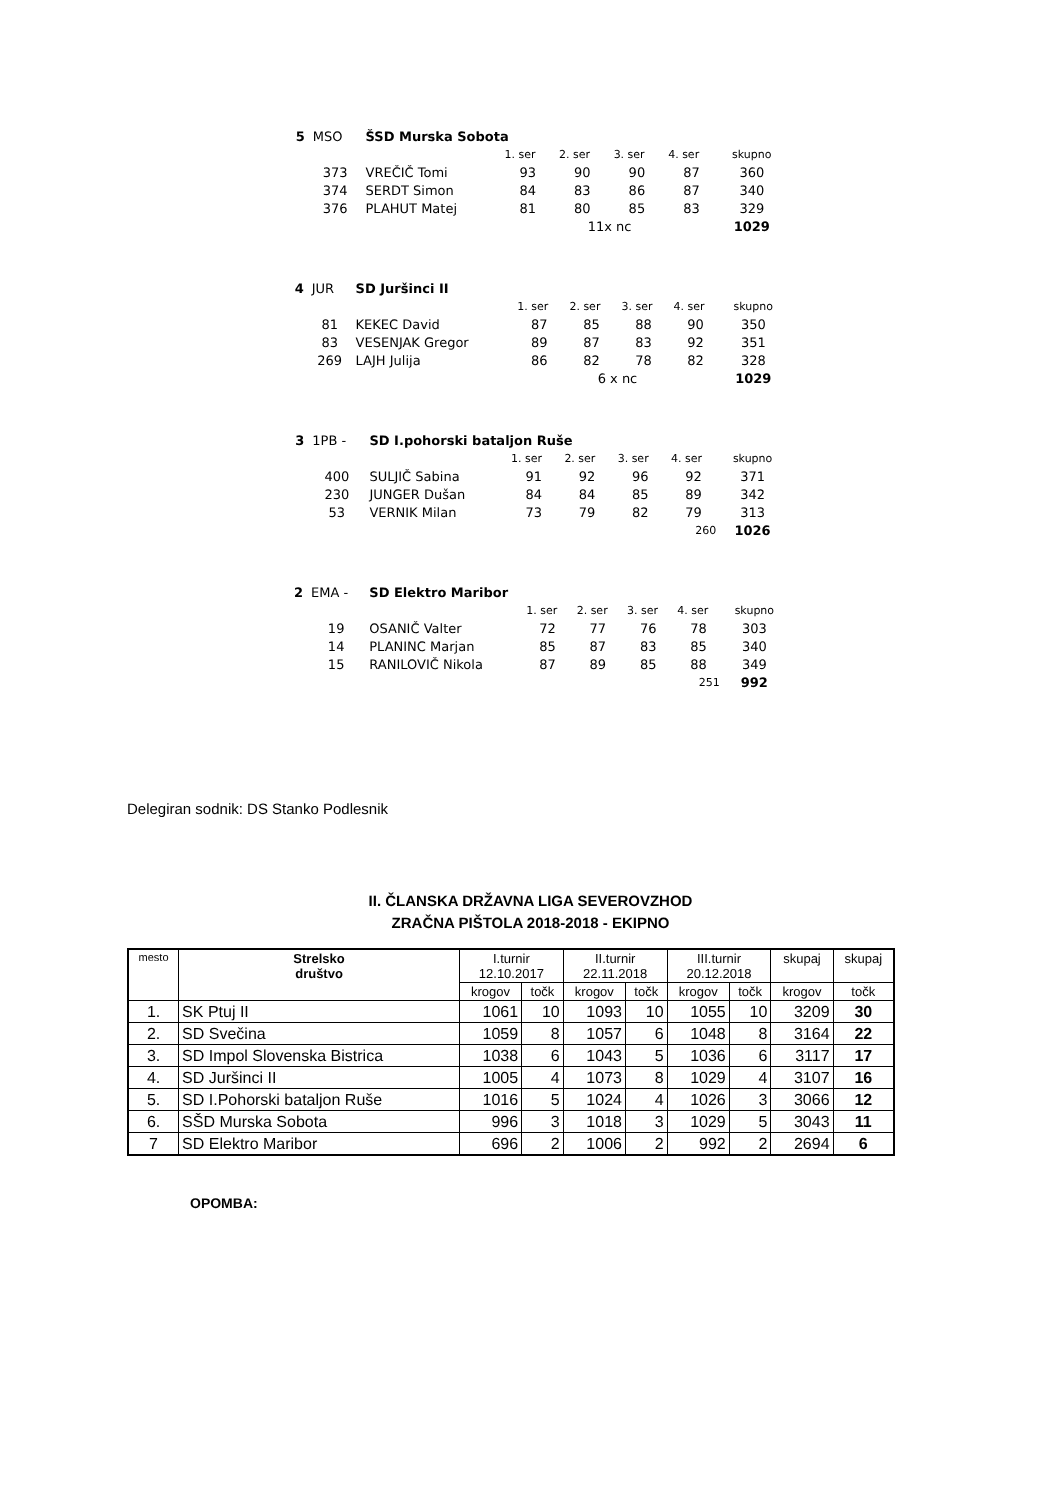| 5 | MSO | ŠSD Murska Sobota | | | | | |
| | | | 1. ser | 2. ser | 3. ser | 4. ser | skupno |
| | 373 | VREČIČ Tomi | 93 | 90 | 90 | 87 | 360 |
| | 374 | SERDT Simon | 84 | 83 | 86 | 87 | 340 |
| | 376 | PLAHUT Matej | 81 | 80 | 85 | 83 | 329 |
| | | | 11x nc | | | | 1029 |
| 4 | JUR | SD Juršinci II | | | | | |
| | | | 1. ser | 2. ser | 3. ser | 4. ser | skupno |
| | 81 | KEKEC David | 87 | 85 | 88 | 90 | 350 |
| | 83 | VESENJAK Gregor | 89 | 87 | 83 | 92 | 351 |
| | 269 | LAJH Julija | 86 | 82 | 78 | 82 | 328 |
| | | | 6 x nc | | | | 1029 |
| 3 | 1PB - | SD I.pohorski bataljon Ruše | | | | | |
| | | | 1. ser | 2. ser | 3. ser | 4. ser | skupno |
| | 400 | SULJIČ Sabina | 91 | 92 | 96 | 92 | 371 |
| | 230 | JUNGER Dušan | 84 | 84 | 85 | 89 | 342 |
| | 53 | VERNIK Milan | 73 | 79 | 82 | 79 | 313 |
| | | | 260 | | | | 1026 |
| 2 | EMA - | SD Elektro Maribor | | | | | |
| | | | 1. ser | 2. ser | 3. ser | 4. ser | skupno |
| | 19 | OSANIČ Valter | 72 | 77 | 76 | 78 | 303 |
| | 14 | PLANINC Marjan | 85 | 87 | 83 | 85 | 340 |
| | 15 | RANILOVIČ Nikola | 87 | 89 | 85 | 88 | 349 |
| | | | 251 | | | | 992 |
Delegiran sodnik: DS Stanko Podlesnik
II. ČLANSKA DRŽAVNA LIGA SEVEROVZHOD
ZRAČNA PIŠTOLA 2018-2018 - EKIPNO
| mesto | Strelsko društvo | I.turnir 12.10.2017 | | II.turnir 22.11.2018 | | III.turnir 20.12.2018 | | skupaj | skupaj |
| --- | --- | --- | --- | --- | --- | --- | --- | --- | --- |
| | | krogov | točk | krogov | točk | krogov | točk | krogov | točk |
| 1. | SK Ptuj II | 1061 | 10 | 1093 | 10 | 1055 | 10 | 3209 | 30 |
| 2. | SD Svečina | 1059 | 8 | 1057 | 6 | 1048 | 8 | 3164 | 22 |
| 3. | SD Impol Slovenska Bistrica | 1038 | 6 | 1043 | 5 | 1036 | 6 | 3117 | 17 |
| 4. | SD Juršinci II | 1005 | 4 | 1073 | 8 | 1029 | 4 | 3107 | 16 |
| 5. | SD I.Pohorski bataljon Ruše | 1016 | 5 | 1024 | 4 | 1026 | 3 | 3066 | 12 |
| 6. | SŠD Murska Sobota | 996 | 3 | 1018 | 3 | 1029 | 5 | 3043 | 11 |
| 7 | SD Elektro Maribor | 696 | 2 | 1006 | 2 | 992 | 2 | 2694 | 6 |
OPOMBA: